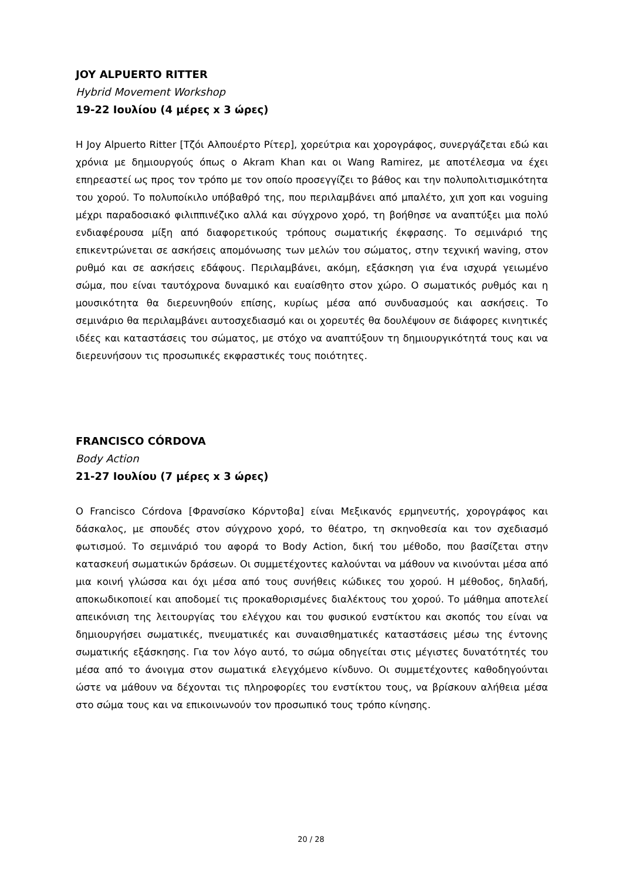JOY ALPUERTO RITTER
Hybrid Movement Workshop
19-22 Ιουλίου (4 μέρες x 3 ώρες)
Η Joy Alpuerto Ritter [Τζόι Αλπουέρτο Ρίτερ], χορεύτρια και χορογράφος, συνεργάζεται εδώ και χρόνια με δημιουργούς όπως ο Akram Khan και οι Wang Ramirez, με αποτέλεσμα να έχει επηρεαστεί ως προς τον τρόπο με τον οποίο προσεγγίζει το βάθος και την πολυπολιτισμικότητα του χορού. Το πολυποίκιλο υπόβαθρό της, που περιλαμβάνει από μπαλέτο, χιπ χοπ και voguing μέχρι παραδοσιακό φιλιππινέζικο αλλά και σύγχρονο χορό, τη βοήθησε να αναπτύξει μια πολύ ενδιαφέρουσα μίξη από διαφορετικούς τρόπους σωματικής έκφρασης. Το σεμινάριό της επικεντρώνεται σε ασκήσεις απομόνωσης των μελών του σώματος, στην τεχνική waving, στον ρυθμό και σε ασκήσεις εδάφους. Περιλαμβάνει, ακόμη, εξάσκηση για ένα ισχυρά γειωμένο σώμα, που είναι ταυτόχρονα δυναμικό και ευαίσθητο στον χώρο. Ο σωματικός ρυθμός και η μουσικότητα θα διερευνηθούν επίσης, κυρίως μέσα από συνδυασμούς και ασκήσεις. Το σεμινάριο θα περιλαμβάνει αυτοσχεδιασμό και οι χορευτές θα δουλέψουν σε διάφορες κινητικές ιδέες και καταστάσεις του σώματος, με στόχο να αναπτύξουν τη δημιουργικότητά τους και να διερευνήσουν τις προσωπικές εκφραστικές τους ποιότητες.
FRANCISCO CÓRDOVA
Body Action
21-27 Ιουλίου (7 μέρες x 3 ώρες)
Ο Francisco Córdova [Φρανσίσκο Κόρντοβα] είναι Μεξικανός ερμηνευτής, χορογράφος και δάσκαλος, με σπουδές στον σύγχρονο χορό, το θέατρο, τη σκηνοθεσία και τον σχεδιασμό φωτισμού. Το σεμινάριό του αφορά το Body Action, δική του μέθοδο, που βασίζεται στην κατασκευή σωματικών δράσεων. Οι συμμετέχοντες καλούνται να μάθουν να κινούνται μέσα από μια κοινή γλώσσα και όχι μέσα από τους συνήθεις κώδικες του χορού. Η μέθοδος, δηλαδή, αποκωδικοποιεί και αποδομεί τις προκαθορισμένες διαλέκτους του χορού. Το μάθημα αποτελεί απεικόνιση της λειτουργίας του ελέγχου και του φυσικού ενστίκτου και σκοπός του είναι να δημιουργήσει σωματικές, πνευματικές και συναισθηματικές καταστάσεις μέσω της έντονης σωματικής εξάσκησης. Για τον λόγο αυτό, το σώμα οδηγείται στις μέγιστες δυνατότητές του μέσα από το άνοιγμα στον σωματικά ελεγχόμενο κίνδυνο. Οι συμμετέχοντες καθοδηγούνται ώστε να μάθουν να δέχονται τις πληροφορίες του ενστίκτου τους, να βρίσκουν αλήθεια μέσα στο σώμα τους και να επικοινωνούν τον προσωπικό τους τρόπο κίνησης.
20 / 28